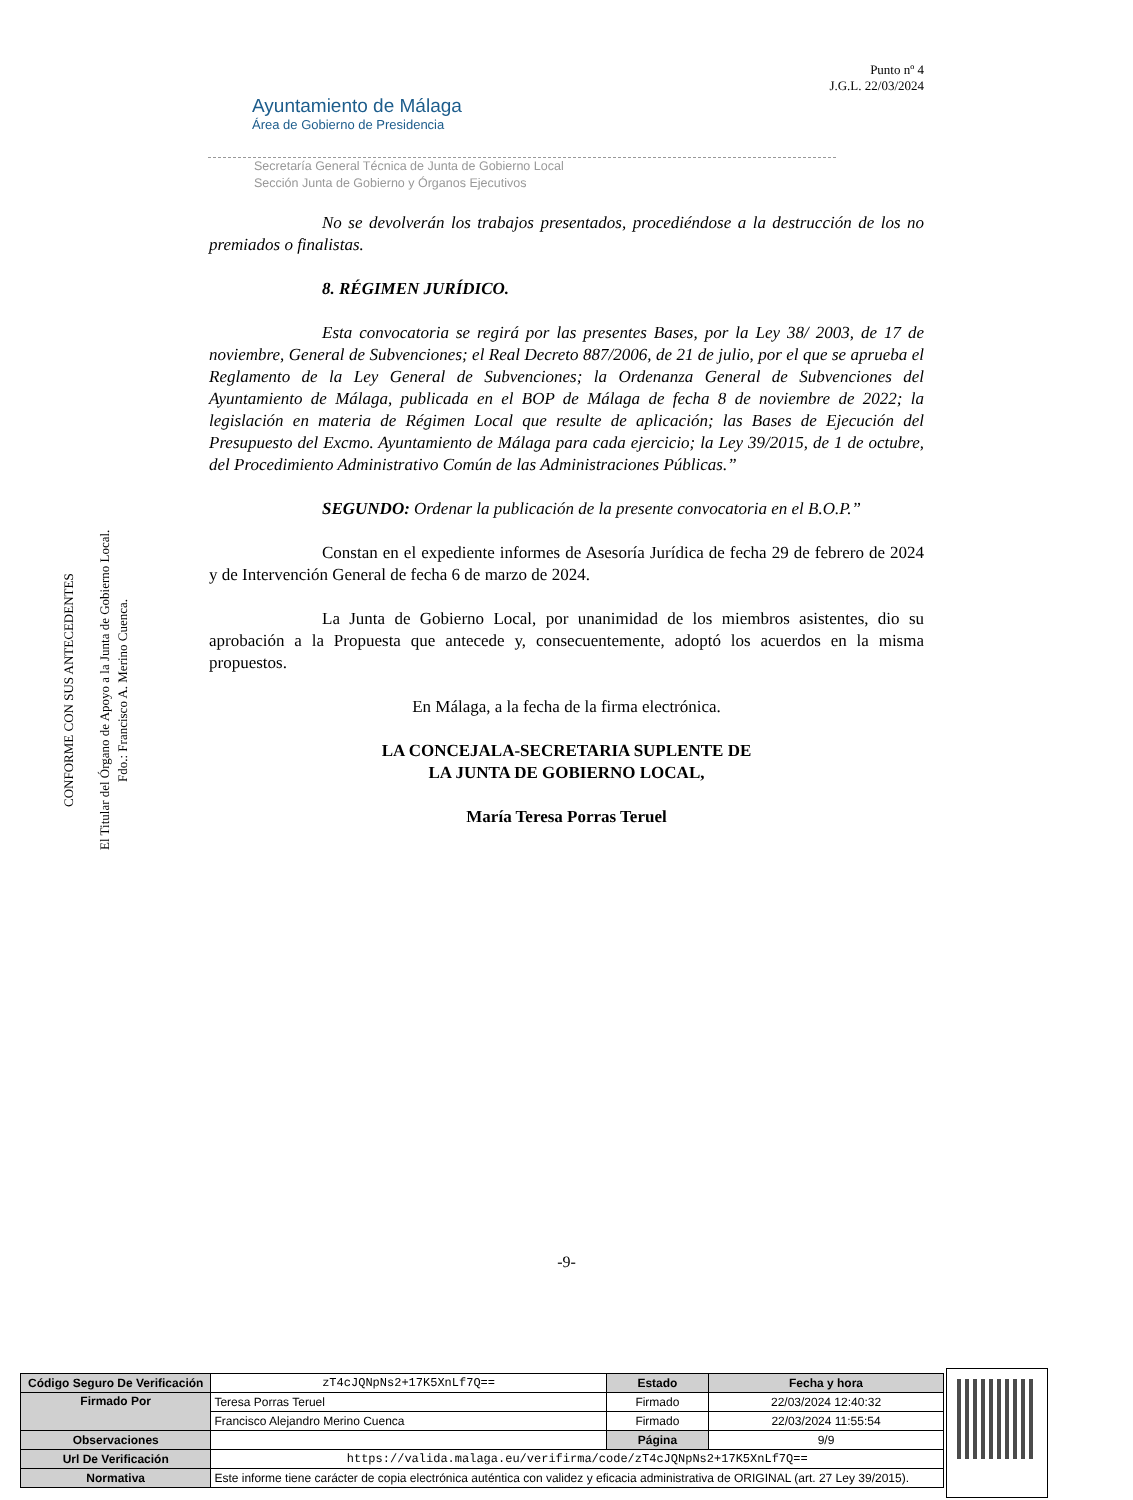Punto nº 4
J.G.L. 22/03/2024
Ayuntamiento de Málaga
Área de Gobierno de Presidencia
Secretaría General Técnica de Junta de Gobierno Local
Sección Junta de Gobierno y Órganos Ejecutivos
CONFORME CON SUS ANTECEDENTES
El Titular del Órgano de Apoyo a la Junta de Gobierno Local.
Fdo.: Francisco A. Merino Cuenca.
No se devolverán los trabajos presentados, procediéndose a la destrucción de los no premiados o finalistas.
8. RÉGIMEN JURÍDICO.
Esta convocatoria se regirá por las presentes Bases, por la Ley 38/ 2003, de 17 de noviembre, General de Subvenciones; el Real Decreto 887/2006, de 21 de julio, por el que se aprueba el Reglamento de la Ley General de Subvenciones; la Ordenanza General de Subvenciones del Ayuntamiento de Málaga, publicada en el BOP de Málaga de fecha 8 de noviembre de 2022; la legislación en materia de Régimen Local que resulte de aplicación; las Bases de Ejecución del Presupuesto del Excmo. Ayuntamiento de Málaga para cada ejercicio; la Ley 39/2015, de 1 de octubre, del Procedimiento Administrativo Común de las Administraciones Públicas.”
SEGUNDO: Ordenar la publicación de la presente convocatoria en el B.O.P.”
Constan en el expediente informes de Asesoría Jurídica de fecha 29 de febrero de 2024 y de Intervención General de fecha 6 de marzo de 2024.
La Junta de Gobierno Local, por unanimidad de los miembros asistentes, dio su aprobación a la Propuesta que antecede y, consecuentemente, adoptó los acuerdos en la misma propuestos.
En Málaga, a la fecha de la firma electrónica.
LA CONCEJALA-SECRETARIA SUPLENTE DE
LA JUNTA DE GOBIERNO LOCAL,
María Teresa Porras Teruel
-9-
| Código Seguro De Verificación | zT4cJQNpNs2+17K5XnLf7Q== | Estado | Fecha y hora |
| Firmado Por | Teresa Porras Teruel | Firmado | 22/03/2024 12:40:32 |
| | Francisco Alejandro Merino Cuenca | Firmado | 22/03/2024 11:55:54 |
| Observaciones | | Página | 9/9 |
| Url De Verificación | https://valida.malaga.eu/verifirma/code/zT4cJQNpNs2+17K5XnLf7Q== | | |
| Normativa | Este informe tiene carácter de copia electrónica auténtica con validez y eficacia administrativa de ORIGINAL (art. 27 Ley 39/2015). | | |